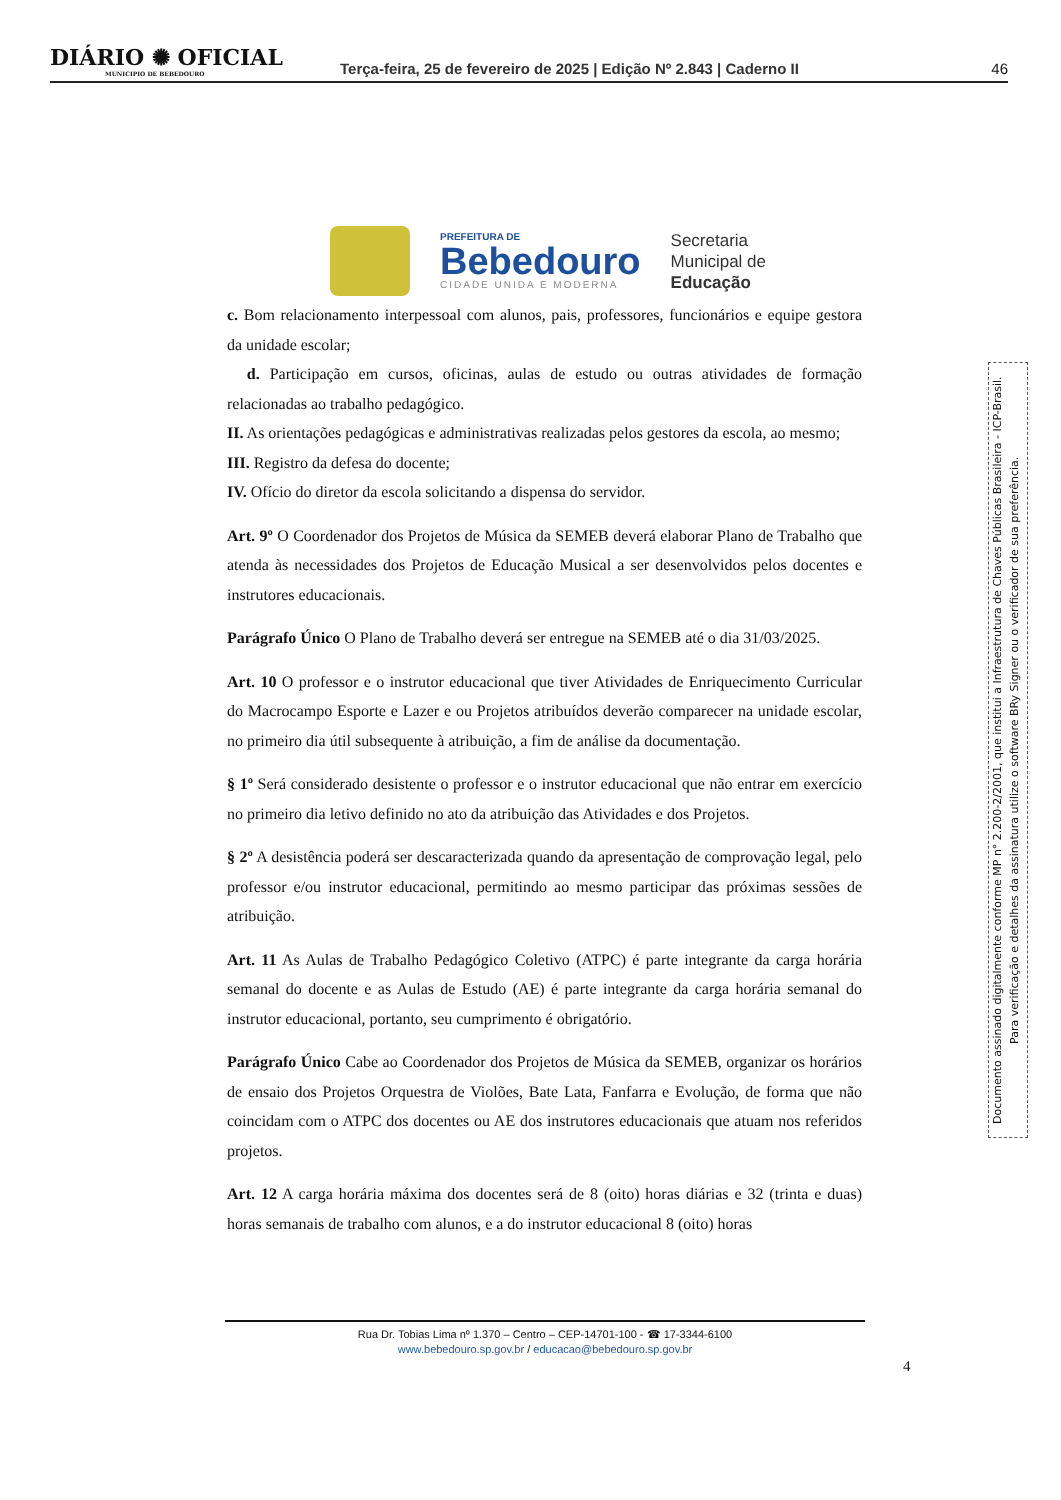DIÁRIO ✺ OFICIAL
MUNICIPIO DE BEBEDOURO
Terça-feira, 25 de fevereiro de 2025 | Edição Nº 2.843 | Caderno II
46
PREFEITURA DE
Bebedouro
CIDADE UNIDA E MODERNA
Secretaria
Municipal de
Educação
c. Bom relacionamento interpessoal com alunos, pais, professores, funcionários e equipe gestora da unidade escolar;
d. Participação em cursos, oficinas, aulas de estudo ou outras atividades de formação relacionadas ao trabalho pedagógico.
II. As orientações pedagógicas e administrativas realizadas pelos gestores da escola, ao mesmo;
III. Registro da defesa do docente;
IV. Ofício do diretor da escola solicitando a dispensa do servidor.
Art. 9º O Coordenador dos Projetos de Música da SEMEB deverá elaborar Plano de Trabalho que atenda às necessidades dos Projetos de Educação Musical a ser desenvolvidos pelos docentes e instrutores educacionais.
Parágrafo Único O Plano de Trabalho deverá ser entregue na SEMEB até o dia 31/03/2025.
Art. 10 O professor e o instrutor educacional que tiver Atividades de Enriquecimento Curricular do Macrocampo Esporte e Lazer e ou Projetos atribuídos deverão comparecer na unidade escolar, no primeiro dia útil subsequente à atribuição, a fim de análise da documentação.
§ 1º Será considerado desistente o professor e o instrutor educacional que não entrar em exercício no primeiro dia letivo definido no ato da atribuição das Atividades e dos Projetos.
§ 2º A desistência poderá ser descaracterizada quando da apresentação de comprovação legal, pelo professor e/ou instrutor educacional, permitindo ao mesmo participar das próximas sessões de atribuição.
Art. 11 As Aulas de Trabalho Pedagógico Coletivo (ATPC) é parte integrante da carga horária semanal do docente e as Aulas de Estudo (AE) é parte integrante da carga horária semanal do instrutor educacional, portanto, seu cumprimento é obrigatório.
Parágrafo Único Cabe ao Coordenador dos Projetos de Música da SEMEB, organizar os horários de ensaio dos Projetos Orquestra de Violões, Bate Lata, Fanfarra e Evolução, de forma que não coincidam com o ATPC dos docentes ou AE dos instrutores educacionais que atuam nos referidos projetos.
Art. 12 A carga horária máxima dos docentes será de 8 (oito) horas diárias e 32 (trinta e duas) horas semanais de trabalho com alunos, e a do instrutor educacional 8 (oito) horas
Rua Dr. Tobias Lima nº 1.370 – Centro – CEP-14701-100 - ☎ 17-3344-6100
www.bebedouro.sp.gov.br / educacao@bebedouro.sp.gov.br
4
Documento assinado digitalmente conforme MP n° 2.200-2/2001, que institui a Infraestrutura de Chaves Públicas Brasileira - ICP-Brasil.
Para verificação e detalhes da assinatura utilize o software BRy Signer ou o verificador de sua preferência.